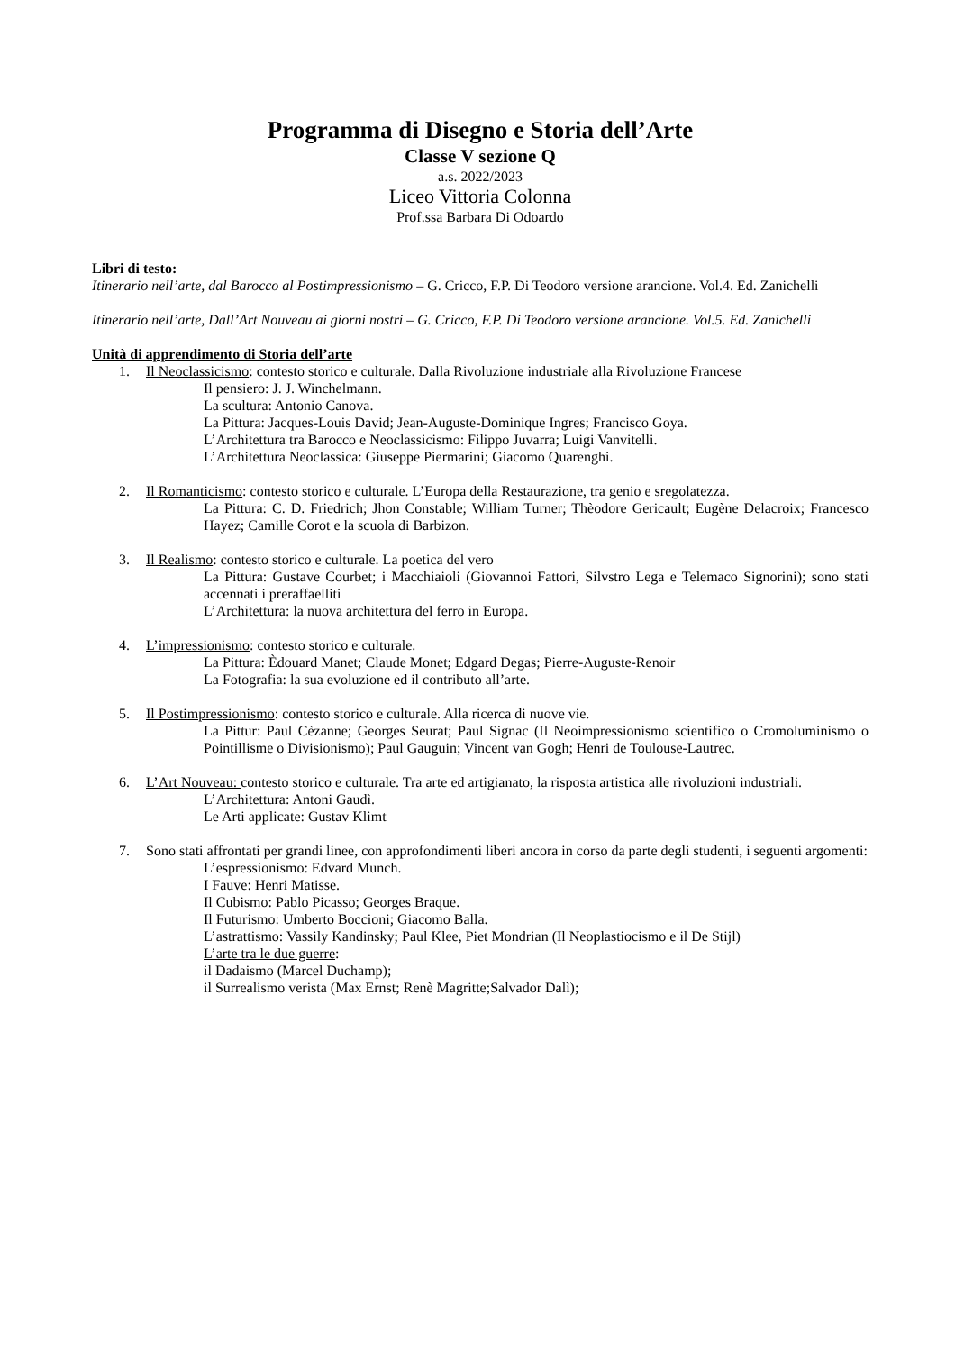Programma di Disegno e Storia dell’Arte
Classe V sezione Q
a.s. 2022/2023
Liceo Vittoria Colonna
Prof.ssa Barbara Di Odoardo
Libri di testo:
Itinerario nell’arte, dal Barocco al Postimpressionismo – G. Cricco, F.P. Di Teodoro versione arancione. Vol.4. Ed. Zanichelli
Itinerario nell’arte, Dall’Art Nouveau ai giorni nostri – G. Cricco, F.P. Di Teodoro versione arancione. Vol.5. Ed. Zanichelli
Unità di apprendimento di Storia dell’arte
1. Il Neoclassicismo: contesto storico e culturale. Dalla Rivoluzione industriale alla Rivoluzione Francese
Il pensiero: J. J. Winchelmann.
La scultura: Antonio Canova.
La Pittura: Jacques-Louis David; Jean-Auguste-Dominique Ingres; Francisco Goya.
L’Architettura tra Barocco e Neoclassicismo: Filippo Juvarra; Luigi Vanvitelli.
L’Architettura Neoclassica: Giuseppe Piermarini; Giacomo Quarenghi.
2. Il Romanticismo: contesto storico e culturale. L’Europa della Restaurazione, tra genio e sregolatezza.
La Pittura: C. D. Friedrich; Jhon Constable; William Turner; Thèodore Gericault; Eugène Delacroix; Francesco Hayez; Camille Corot e la scuola di Barbizon.
3. Il Realismo: contesto storico e culturale. La poetica del vero
La Pittura: Gustave Courbet; i Macchiaioli (Giovannoi Fattori, Silvstro Lega e Telemaco Signorini); sono stati accennati i preraffaelliti
L’Architettura: la nuova architettura del ferro in Europa.
4. L’impressionismo: contesto storico e culturale.
La Pittura: Èdouard Manet; Claude Monet; Edgard Degas; Pierre-Auguste-Renoir
La Fotografia: la sua evoluzione ed il contributo all’arte.
5. Il Postimpressionismo: contesto storico e culturale. Alla ricerca di nuove vie.
La Pittur: Paul Cèzanne; Georges Seurat; Paul Signac (Il Neoimpressionismo scientifico o Cromoluminismo o Pointillisme o Divisionismo); Paul Gauguin; Vincent van Gogh; Henri de Toulouse-Lautrec.
6. L’Art Nouveau: contesto storico e culturale. Tra arte ed artigianato, la risposta artistica alle rivoluzioni industriali.
L’Architettura: Antoni Gaudì.
Le Arti applicate: Gustav Klimt
7. Sono stati affrontati per grandi linee, con approfondimenti liberi ancora in corso da parte degli studenti, i seguenti argomenti:
L’espressionismo: Edvard Munch.
I Fauve: Henri Matisse.
Il Cubismo: Pablo Picasso; Georges Braque.
Il Futurismo: Umberto Boccioni; Giacomo Balla.
L’astrattismo: Vassily Kandinsky; Paul Klee, Piet Mondrian (Il Neoplastiocismo e il De Stijl)
L’arte tra le due guerre:
il Dadaismo (Marcel Duchamp);
il Surrealismo verista (Max Ernst; Renè Magritte;Salvador Dalì);